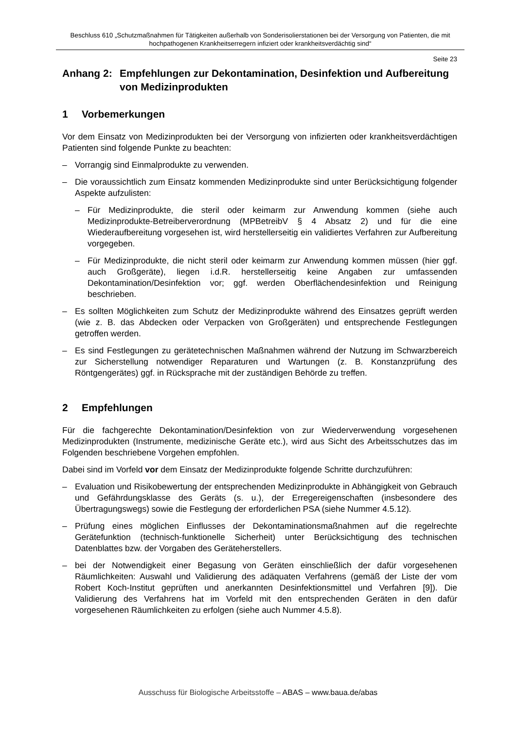Beschluss 610 „Schutzmaßnahmen für Tätigkeiten außerhalb von Sonderisolierstationen bei der Versorgung von Patienten, die mit hochpathogenen Krankheitserregern infiziert oder krankheitsverdächtig sind“
Seite 23
Anhang 2: Empfehlungen zur Dekontamination, Desinfektion und Aufbereitung von Medizinprodukten
1 Vorbemerkungen
Vor dem Einsatz von Medizinprodukten bei der Versorgung von infizierten oder krankheitsverdächtigen Patienten sind folgende Punkte zu beachten:
– Vorrangig sind Einmalprodukte zu verwenden.
– Die voraussichtlich zum Einsatz kommenden Medizinprodukte sind unter Berücksichtigung folgender Aspekte aufzulisten:
– Für Medizinprodukte, die steril oder keimarm zur Anwendung kommen (siehe auch Medizinprodukte-Betreiberverordnung (MPBetreibV § 4 Absatz 2) und für die eine Wiederaufbereitung vorgesehen ist, wird herstellerseitig ein validiertes Verfahren zur Aufbereitung vorgegeben.
– Für Medizinprodukte, die nicht steril oder keimarm zur Anwendung kommen müssen (hier ggf. auch Großgeräte), liegen i.d.R. herstellerseitig keine Angaben zur umfassenden Dekontamination/Desinfektion vor; ggf. werden Oberflächendesinfektion und Reinigung beschrieben.
– Es sollten Möglichkeiten zum Schutz der Medizinprodukte während des Einsatzes geprüft werden (wie z. B. das Abdecken oder Verpacken von Großgeräten) und entsprechende Festlegungen getroffen werden.
– Es sind Festlegungen zu gerätetechnischen Maßnahmen während der Nutzung im Schwarzbereich zur Sicherstellung notwendiger Reparaturen und Wartungen (z. B. Konstanzprüfung des Röntgengerätes) ggf. in Rücksprache mit der zuständigen Behörde zu treffen.
2 Empfehlungen
Für die fachgerechte Dekontamination/Desinfektion von zur Wiederverwendung vorgesehenen Medizinprodukten (Instrumente, medizinische Geräte etc.), wird aus Sicht des Arbeitsschutzes das im Folgenden beschriebene Vorgehen empfohlen.
Dabei sind im Vorfeld vor dem Einsatz der Medizinprodukte folgende Schritte durchzuführen:
– Evaluation und Risikobewertung der entsprechenden Medizinprodukte in Abhängigkeit von Gebrauch und Gefährdungsklasse des Geräts (s. u.), der Erregereigenschaften (insbesondere des Übertragungswegs) sowie die Festlegung der erforderlichen PSA (siehe Nummer 4.5.12).
– Prüfung eines möglichen Einflusses der Dekontaminationsmaßnahmen auf die regelrechte Gerätefunktion (technisch-funktionelle Sicherheit) unter Berücksichtigung des technischen Datenblattes bzw. der Vorgaben des Geräteherstellers.
– bei der Notwendigkeit einer Begasung von Geräten einschließlich der dafür vorgesehenen Räumlichkeiten: Auswahl und Validierung des adäquaten Verfahrens (gemäß der Liste der vom Robert Koch-Institut geprüften und anerkannten Desinfektionsmittel und Verfahren [9]). Die Validierung des Verfahrens hat im Vorfeld mit den entsprechenden Geräten in den dafür vorgesehenen Räumlichkeiten zu erfolgen (siehe auch Nummer 4.5.8).
Ausschuss für Biologische Arbeitsstoffe – ABAS – www.baua.de/abas